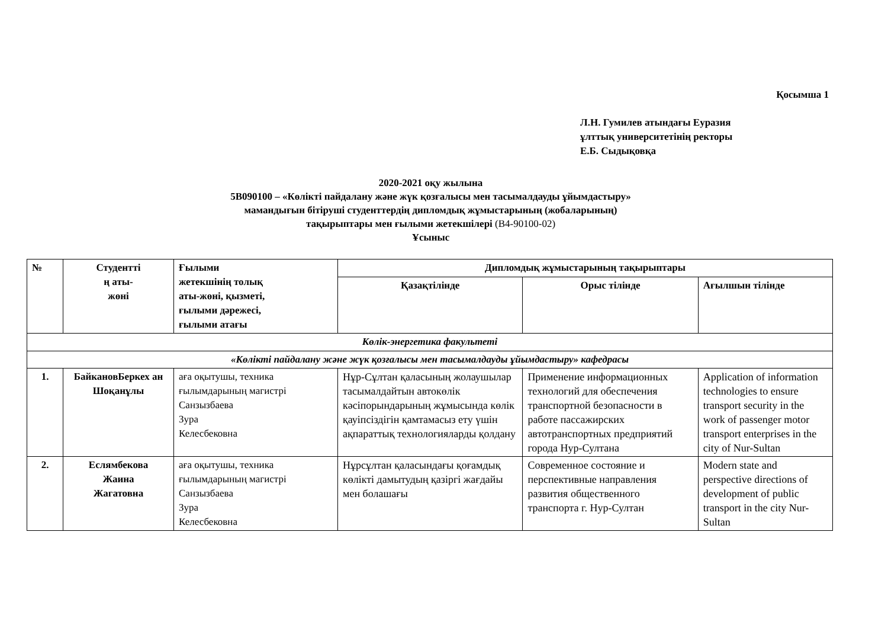Қосымша 1
Л.Н. Гумилев атындағы Еуразия
ұлттық университетінің ректоры
Е.Б. Сыдықовқа
2020-2021 оқу жылына
5В090100 – «Көлікті пайдалану және жүк қозғалысы мен тасымалдауды ұйымдастыру»
мамандығын бітіруші студенттердің дипломдық жұмыстарының (жобаларының)
тақырыптары мен ғылыми жетекшілері (В4-90100-02)
Ұсыныс
| № | Студентті ң аты- жөні | Ғылыми жетекшінің толық аты-жөні, қызметі, ғылыми дәрежесі, ғылыми атағы | Дипломдық жұмыстарының тақырыптары | | |
| --- | --- | --- | --- | --- | --- |
| | | | Қазақтілінде | Орыс тілінде | Ағылшын тілінде |
| Көлік-энергетика факультеті | | | | | |
| «Көлікті пайдалану және жүк қозғалысы мен тасымалдауды ұйымдастыру» кафедрасы | | | | | |
| 1. | БайкановБеркех ан Шоқанұлы | аға оқытушы, техника ғылымдарының магистрі Санзызбаева Зура Келесбековна | Нұр-Сұлтан қаласының жолаушылар тасымалдайтын автокөлік кәсіпорындарының жұмысында көлік қауіпсіздігін қамтамасыз ету үшін ақпараттық технологияларды қолдану | Применение информационных технологий для обеспечения транспортной безопасности в работе пассажирских автотранспортных предприятий города Нур-Султана | Application of information technologies to ensure transport security in the work of passenger motor transport enterprises in the city of Nur-Sultan |
| 2. | Еслямбекова Жаина Жагатовна | аға оқытушы, техника ғылымдарының магистрі Санзызбаева Зура Келесбековна | Нұрсұлтан қаласындағы қоғамдық көлікті дамытудың қазіргі жағдайы мен болашағы | Современное состояние и перспективные направления развития общественного транспорта г. Нур-Султан | Modern state and perspective directions of development of public transport in the city Nur-Sultan |